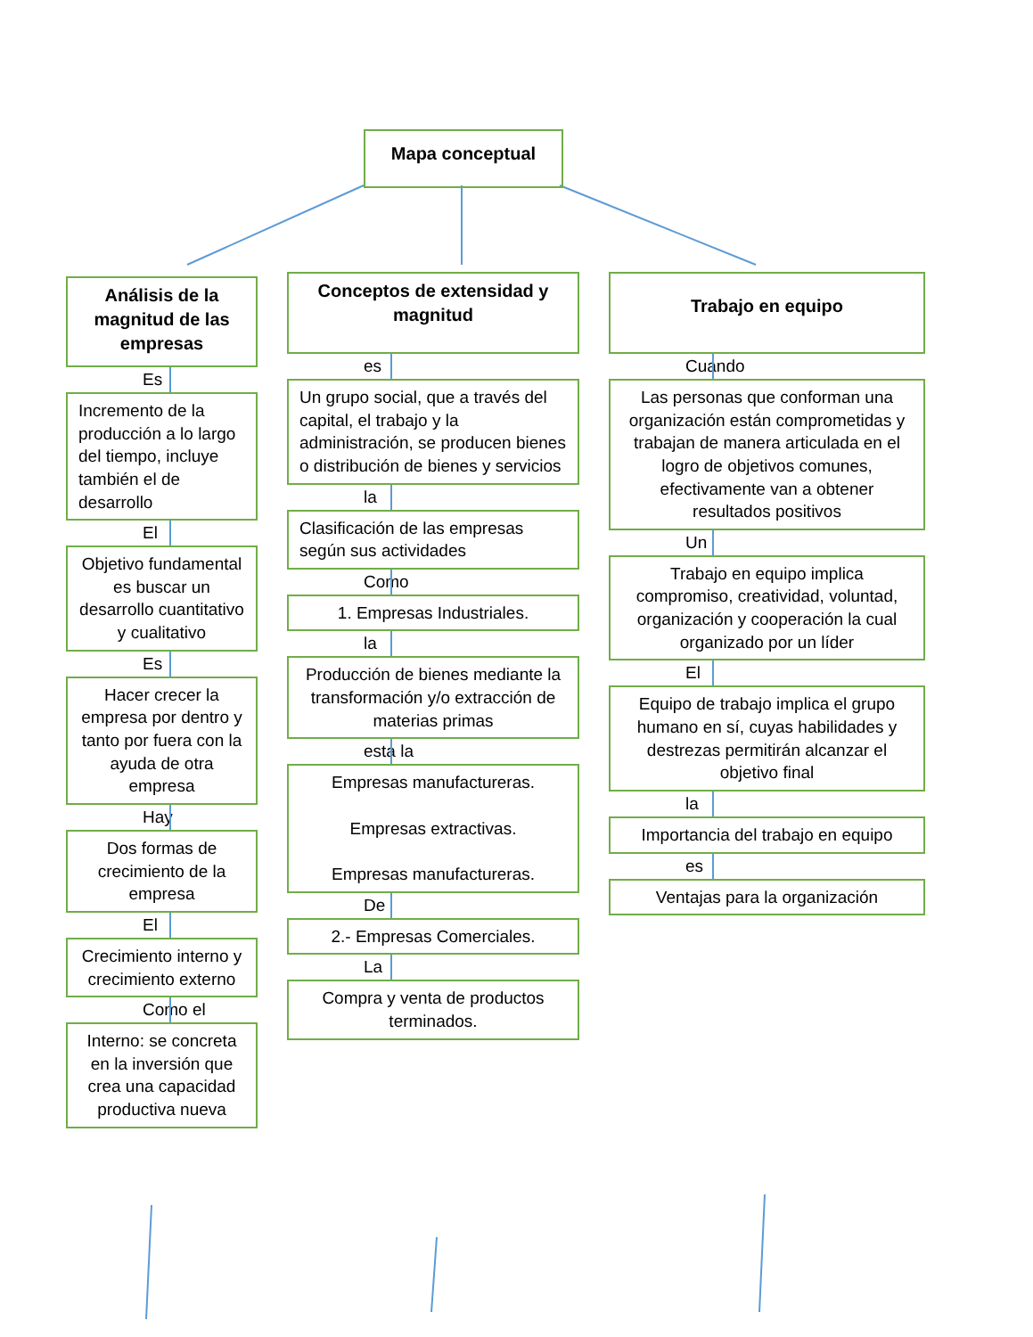Mapa conceptual
Análisis de la magnitud de las empresas
Es
Incremento de la producción a lo largo del tiempo, incluye también el de desarrollo
El
Objetivo fundamental es buscar un desarrollo cuantitativo y cualitativo
Es
Hacer crecer la empresa por dentro y tanto por fuera con la ayuda de otra empresa
Hay
Dos formas de crecimiento de la empresa
El
Crecimiento interno y crecimiento externo
Como el
Interno: se concreta en la inversión que crea una capacidad productiva nueva
Conceptos de extensidad y magnitud
es
Un grupo social, que a través del capital, el trabajo y la administración, se producen bienes o distribución de bienes y servicios
la
Clasificación de las empresas según sus actividades
Como
1. Empresas Industriales.
la
Producción de bienes mediante la transformación y/o extracción de materias primas
esta la
Empresas manufactureras.
Empresas extractivas.
Empresas manufactureras.
De
2.- Empresas Comerciales.
La
Compra y venta de productos terminados.
Trabajo en equipo
Cuando
Las personas que conforman una organización están comprometidas y trabajan de manera articulada en el logro de objetivos comunes, efectivamente van a obtener resultados positivos
Un
Trabajo en equipo implica compromiso, creatividad, voluntad, organización y cooperación la cual organizado por un líder
El
Equipo de trabajo implica el grupo humano en sí, cuyas habilidades y destrezas permitirán alcanzar el objetivo final
la
Importancia del trabajo en equipo
es
Ventajas para la organización